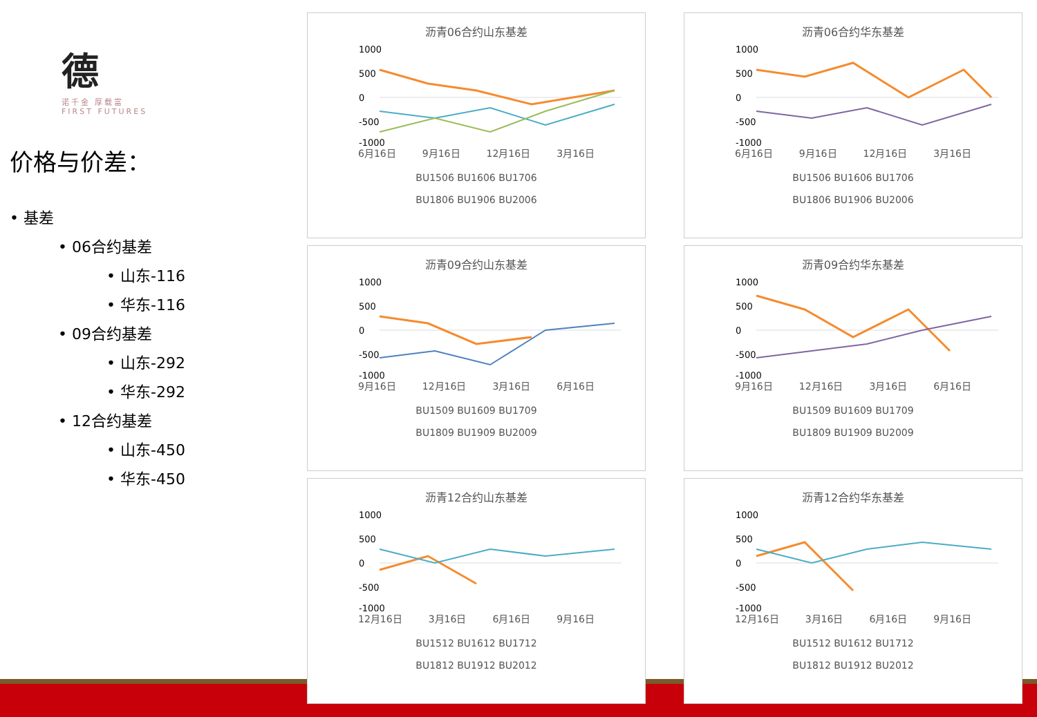德
诺千金 厚载富
FIRST FUTURES
价格与价差：
• 基差
• 06合约基差
• 山东-116
• 华东-116
• 09合约基差
• 山东-292
• 华东-292
• 12合约基差
• 山东-450
• 华东-450
沥青06合约山东基差
1000
500
0
-500
-1000
6月16日 9月16日 12月16日 3月16日
BU1506 BU1606 BU1706
BU1806 BU1906 BU2006
沥青06合约华东基差
1000
500
0
-500
-1000
6月16日 9月16日 12月16日 3月16日
BU1506 BU1606 BU1706
BU1806 BU1906 BU2006
沥青09合约山东基差
1000
500
0
-500
-1000
9月16日 12月16日 3月16日 6月16日
BU1509 BU1609 BU1709
BU1809 BU1909 BU2009
沥青09合约华东基差
1000
500
0
-500
-1000
9月16日 12月16日 3月16日 6月16日
BU1509 BU1609 BU1709
BU1809 BU1909 BU2009
沥青12合约山东基差
1000
500
0
-500
-1000
12月16日 3月16日 6月16日 9月16日
BU1512 BU1612 BU1712
BU1812 BU1912 BU2012
沥青12合约华东基差
1000
500
0
-500
-1000
12月16日 3月16日 6月16日 9月16日
BU1512 BU1612 BU1712
BU1812 BU1912 BU2012